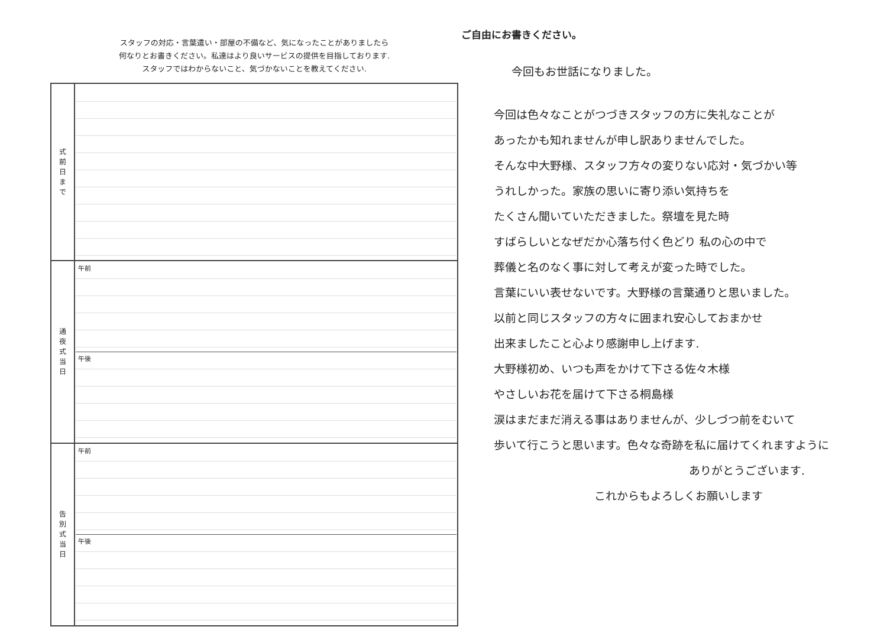スタッフの対応・言葉遣い・部屋の不備など、気になったことがありましたら
何なりとお書きください。私達はより良いサービスの提供を目指しております.
スタッフではわからないこと、気づかないことを教えてください.
| 式 前 日 ま で | |
| 通 夜 式 当 日 | 午前 午後 |
| 告 別 式 当 日 | 午前 午後 |
ご自由にお書きください。
今回もお世話になりました。
今回は色々なことがつづきスタッフの方に失礼なことが
あったかも知れませんが申し訳ありませんでした。
そんな中大野様、スタッフ方々の変りない応対・気づかい等
うれしかった。家族の思いに寄り添い気持ちを
たくさん聞いていただきました。祭壇を見た時
すばらしいとなぜだか心落ち付く色どり 私の心の中で
葬儀と名のなく事に対して考えが変った時でした。
言葉にいい表せないです。大野様の言葉通りと思いました。
以前と同じスタッフの方々に囲まれ安心しておまかせ
出来ましたこと心より感謝申し上げます.
大野様初め、いつも声をかけて下さる佐々木様
やさしいお花を届けて下さる桐島様
涙はまだまだ消える事はありませんが、少しづつ前をむいて
歩いて行こうと思います。色々な奇跡を私に届けてくれますように
ありがとうございます.
これからもよろしくお願いします